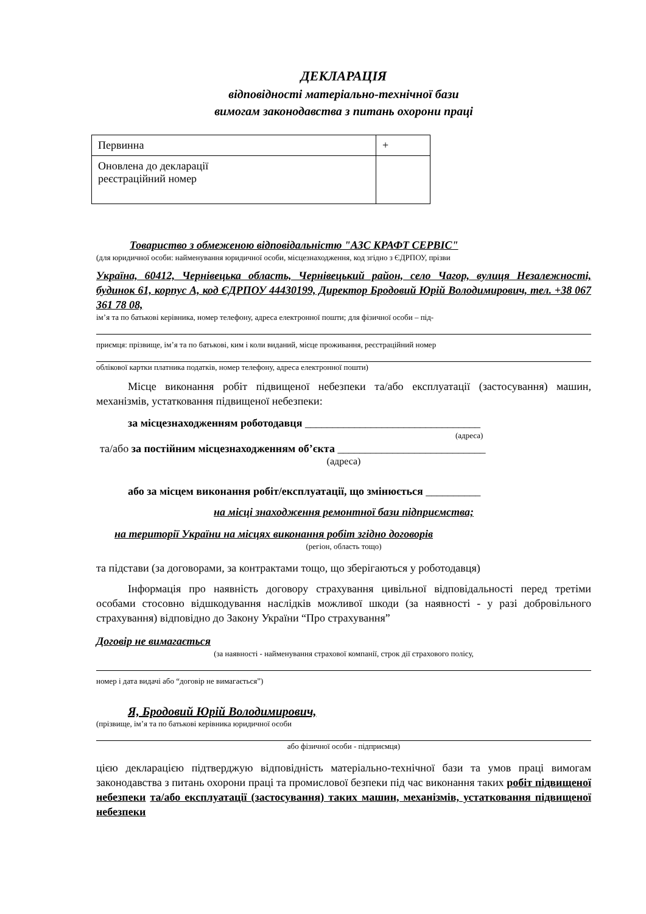ДЕКЛАРАЦІЯ
відповідності матеріально-технічної бази
вимогам законодавства з питань охорони праці
| Первинна | + |
| Оновлена до декларації реєстраційний номер | |
Товариство з обмеженою відповідальністю "АЗС КРАФТ СЕРВІС"
(для юридичної особи: найменування юридичної особи, місцезнаходження, код згідно з ЄДРПОУ, прізви
Україна, 60412, Чернівецька область, Чернівецький район, село Чагор, вулиця Незалежності, будинок 61, корпус А, код ЄДРПОУ 44430199, Директор Бродовий Юрій Володимирович, тел. +38 067 361 78 08,
ім’я та по батькові керівника, номер телефону, адреса електронної пошти; для фізичної особи – під-
приємця: прізвище, ім’я та по батькові, ким і коли виданий, місце проживання, реєстраційний номер
облікової картки платника податків, номер телефону, адреса електронної пошти)
Місце виконання робіт підвищеної небезпеки та/або експлуатації (застосування) машин, механізмів, устатковання підвищеної небезпеки:
за місцезнаходженням роботодавця ________________________________
(адреса)
та/або за постійним місцезнаходженням об’єкта ___________________________
(адреса)
або за місцем виконання робіт/експлуатації, що змінюється __________
на місці знаходження ремонтної бази підприємства;
на території України на місцях виконання робіт згідно договорів
(регіон, область тощо)
та підстави (за договорами, за контрактами тощо, що зберігаються у роботодавця)
Інформація про наявність договору страхування цивільної відповідальності перед третіми особами стосовно відшкодування наслідків можливої шкоди (за наявності - у разі добровільного страхування) відповідно до Закону України “Про страхування”
Договір не вимагається
(за наявності - найменування страхової компанії, строк дії страхового полісу,
номер і дата видачі або “договір не вимагається”)
Я, Бродовий Юрій Володимирович,
(прізвище, ім’я та по батькові керівника юридичної особи
або фізичної особи - підприємця)
цією декларацією підтверджую відповідність матеріально-технічної бази та умов праці вимогам законодавства з питань охорони праці та промислової безпеки під час виконання таких робіт підвищеної небезпеки та/або експлуатації (застосування) таких машин, механізмів, устатковання підвищеної небезпеки